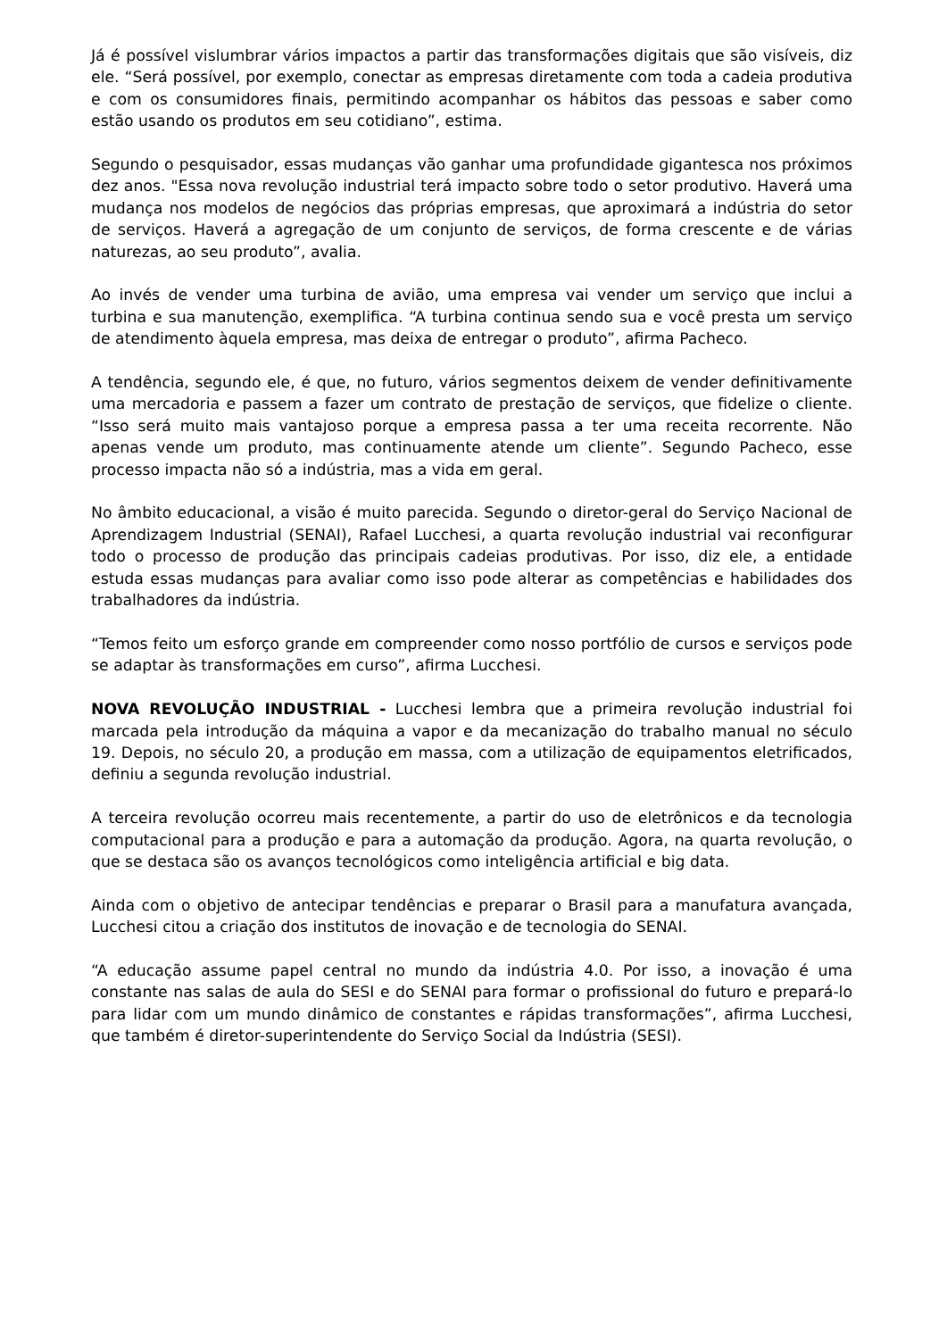Já é possível vislumbrar vários impactos a partir das transformações digitais que são visíveis, diz ele. “Será possível, por exemplo, conectar as empresas diretamente com toda a cadeia produtiva e com os consumidores finais, permitindo acompanhar os hábitos das pessoas e saber como estão usando os produtos em seu cotidiano”, estima.
Segundo o pesquisador, essas mudanças vão ganhar uma profundidade gigantesca nos próximos dez anos. "Essa nova revolução industrial terá impacto sobre todo o setor produtivo. Haverá uma mudança nos modelos de negócios das próprias empresas, que aproximará a indústria do setor de serviços. Haverá a agregação de um conjunto de serviços, de forma crescente e de várias naturezas, ao seu produto”, avalia.
Ao invés de vender uma turbina de avião, uma empresa vai vender um serviço que inclui a turbina e sua manutenção, exemplifica. “A turbina continua sendo sua e você presta um serviço de atendimento àquela empresa, mas deixa de entregar o produto”, afirma Pacheco.
A tendência, segundo ele, é que, no futuro, vários segmentos deixem de vender definitivamente uma mercadoria e passem a fazer um contrato de prestação de serviços, que fidelize o cliente. “Isso será muito mais vantajoso porque a empresa passa a ter uma receita recorrente. Não apenas vende um produto, mas continuamente atende um cliente”. Segundo Pacheco, esse processo impacta não só a indústria, mas a vida em geral.
No âmbito educacional, a visão é muito parecida. Segundo o diretor-geral do Serviço Nacional de Aprendizagem Industrial (SENAI), Rafael Lucchesi, a quarta revolução industrial vai reconfigurar todo o processo de produção das principais cadeias produtivas. Por isso, diz ele, a entidade estuda essas mudanças para avaliar como isso pode alterar as competências e habilidades dos trabalhadores da indústria.
“Temos feito um esforço grande em compreender como nosso portfólio de cursos e serviços pode se adaptar às transformações em curso”, afirma Lucchesi.
NOVA REVOLUÇÃO INDUSTRIAL - Lucchesi lembra que a primeira revolução industrial foi marcada pela introdução da máquina a vapor e da mecanização do trabalho manual no século 19. Depois, no século 20, a produção em massa, com a utilização de equipamentos eletrificados, definiu a segunda revolução industrial.
A terceira revolução ocorreu mais recentemente, a partir do uso de eletrônicos e da tecnologia computacional para a produção e para a automação da produção. Agora, na quarta revolução, o que se destaca são os avanços tecnológicos como inteligência artificial e big data.
Ainda com o objetivo de antecipar tendências e preparar o Brasil para a manufatura avançada, Lucchesi citou a criação dos institutos de inovação e de tecnologia do SENAI.
“A educação assume papel central no mundo da indústria 4.0. Por isso, a inovação é uma constante nas salas de aula do SESI e do SENAI para formar o profissional do futuro e prepará-lo para lidar com um mundo dinâmico de constantes e rápidas transformações”, afirma Lucchesi, que também é diretor-superintendente do Serviço Social da Indústria (SESI).